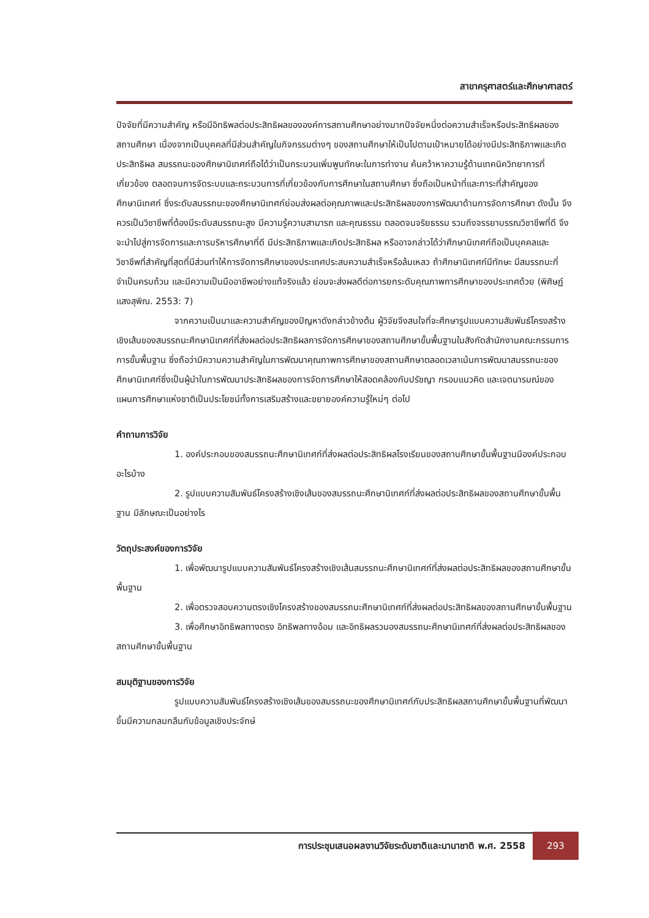สาขาครุศาสตร์และศึกษาศาสตร์
ปัจจัยที่มีความสำคัญ หรือมีอิทธิพลต่อประสิทธิผลขององค์การสถานศึกษาอย่างมากปัจจัยหนึ่งต่อความสำเร็จหรือประสิทธิผลของสถานศึกษา เนื่องจากเป็นบุคคลที่มีส่วนสำคัญในกิจกรรมต่างๆ ของสถานศึกษาให้เป็นไปตามเป้าหมายได้อย่างมีประสิทธิภาพและเกิดประสิทธิผล สมรรถนะของศึกษานิเทศก์ถือได้ว่าเป็นกระบวนเพิ่มพูนทักษะในการทำงาน ค้นคว้าหาความรู้ด้านเทคนิควิทยาการที่เกี่ยวข้อง ตลอดจนการจัดระบบและกระบวนการที่เกี่ยวข้องกับการศึกษาในสถานศึกษา ซึ่งถือเป็นหน้าที่และภาระที่สำคัญของศึกษานิเทศก์ ซึ่งระดับสมรรถนะของศึกษานิเทศก์ย่อมส่งผลต่อคุณภาพและประสิทธิผลของการพัฒนาด้านการจัดการศึกษา ดังนั้น จึงควรเป็นวิชาชีพที่ต้องมีระดับสมรรถนะสูง มีความรู้ความสามารถ และคุณธรรม ตลอดจนจริยธรรม รวมถึงจรรยาบรรณวิชาชีพที่ดี จึงจะนำไปสู่การจัดการและการบริหารศึกษาที่ดี มีประสิทธิภาพและเกิดประสิทธิผล หรืออาจกล่าวได้ว่าศึกษานิเทศก์ถือเป็นบุคคลและวิชาชีพที่สำคัญที่สุดที่มีส่วนทำให้การจัดการศึกษาของประเทศประสบความสำเร็จหรือล้มเหลว ถ้าศึกษานิเทศก์มีทักษะ มีสมรรถนะที่จำเป็นครบถ้วน และมีความเป็นมืออาชีพอย่างแท้จริงแล้ว ย่อมจะส่งผลดีต่อการยกระดับคุณภาพการศึกษาของประเทศด้วย (พิศิษฏ์ แสงสุพิณ. 2553: 7)
จากความเป็นมาและความสำคัญของปัญหาดังกล่าวข้างต้น ผู้วิจัยจึงสนใจที่จะศึกษารูปแบบความสัมพันธ์โครงสร้างเชิงเส้นของสมรรถนะศึกษานิเทศก์ที่ส่งผลต่อประสิทธิผลการจัดการศึกษาของสถานศึกษาขั้นพื้นฐานในสังกัดสำนักงานคณะกรรมการการขั้นพื้นฐาน ซึ่งถือว่ามีความความสำคัญในการพัฒนาคุณภาพการศึกษาของสถานศึกษาตลอดเวลาเน้นการพัฒนาสมรรถนะของศึกษานิเทศก์ซึ่งเป็นผู้นำในการพัฒนาประสิทธิผลของการจัดการศึกษาให้สอดคล้องกับปรัชญา กรอบแนวคิด และเจตนารมณ์ของแผนการศึกษาแห่งชาติเป็นประโยชน์ทั้งการเสริมสร้างและขยายองค์ความรู้ใหม่ๆ ต่อไป
คำถามการวิจัย
1. องค์ประกอบของสมรรถนะศึกษานิเทศก์ที่ส่งผลต่อประสิทธิผลโรงเรียนของสถานศึกษาขั้นพื้นฐานมีองค์ประกอบอะไรบ้าง
2. รูปแบบความสัมพันธ์โครงสร้างเชิงเส้นของสมรรถนะศึกษานิเทศก์ที่ส่งผลต่อประสิทธิผลของสถานศึกษาขั้นพื้นฐาน มีลักษณะเป็นอย่างไร
วัตถุประสงค์ของการวิจัย
1. เพื่อพัฒนารูปแบบความสัมพันธ์โครงสร้างเชิงเส้นสมรรถนะศึกษานิเทศก์ที่ส่งผลต่อประสิทธิผลของสถานศึกษาขั้นพื้นฐาน
2. เพื่อตรวจสอบความตรงเชิงโครงสร้างของสมรรถนะศึกษานิเทศก์ที่ส่งผลต่อประสิทธิผลของสถานศึกษาขั้นพื้นฐาน
3. เพื่อศึกษาอิทธิพลทางตรง อิทธิพลทางอ้อม และอิทธิผลรวมองสมรรถนะศึกษานิเทศก์ที่ส่งผลต่อประสิทธิผลของสถานศึกษาขั้นพื้นฐาน
สมมุติฐานของการวิจัย
รูปแบบความสัมพันธ์โครงสร้างเชิงเส้นของสมรรถนะของศึกษานิเทศก์กับประสิทธิผลสถานศึกษาขั้นพื้นฐานที่พัฒนาขึ้นมีความกลมกลืนกับข้อมูลเชิงประจักษ์
การประชุมเสนอผลงานวิจัยระดับชาติและนานาชาติ พ.ศ. 2558 293